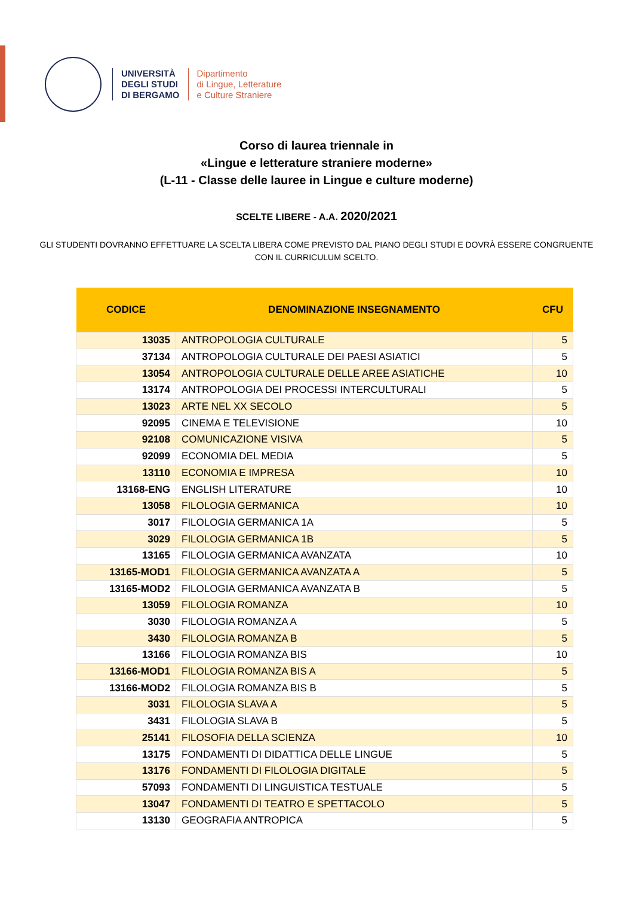UNIVERSITÀ
DEGLI STUDI
DI BERGAMO
Dipartimento
di Lingue, Letterature
e Culture Straniere
Corso di laurea triennale in
«Lingue e letterature straniere moderne»
(L-11 - Classe delle lauree in Lingue e culture moderne)
SCELTE LIBERE - A.A. 2020/2021
GLI STUDENTI DOVRANNO EFFETTUARE LA SCELTA LIBERA COME PREVISTO DAL PIANO DEGLI STUDI E DOVRÀ ESSERE CONGRUENTE CON IL CURRICULUM SCELTO.
| CODICE | DENOMINAZIONE INSEGNAMENTO | CFU |
| --- | --- | --- |
| 13035 | ANTROPOLOGIA CULTURALE | 5 |
| 37134 | ANTROPOLOGIA CULTURALE DEI PAESI ASIATICI | 5 |
| 13054 | ANTROPOLOGIA CULTURALE DELLE AREE ASIATICHE | 10 |
| 13174 | ANTROPOLOGIA DEI PROCESSI INTERCULTURALI | 5 |
| 13023 | ARTE NEL XX SECOLO | 5 |
| 92095 | CINEMA E TELEVISIONE | 10 |
| 92108 | COMUNICAZIONE VISIVA | 5 |
| 92099 | ECONOMIA DEL MEDIA | 5 |
| 13110 | ECONOMIA E IMPRESA | 10 |
| 13168-ENG | ENGLISH LITERATURE | 10 |
| 13058 | FILOLOGIA GERMANICA | 10 |
| 3017 | FILOLOGIA GERMANICA 1A | 5 |
| 3029 | FILOLOGIA GERMANICA 1B | 5 |
| 13165 | FILOLOGIA GERMANICA AVANZATA | 10 |
| 13165-MOD1 | FILOLOGIA GERMANICA AVANZATA A | 5 |
| 13165-MOD2 | FILOLOGIA GERMANICA AVANZATA B | 5 |
| 13059 | FILOLOGIA ROMANZA | 10 |
| 3030 | FILOLOGIA ROMANZA A | 5 |
| 3430 | FILOLOGIA ROMANZA B | 5 |
| 13166 | FILOLOGIA ROMANZA BIS | 10 |
| 13166-MOD1 | FILOLOGIA ROMANZA BIS A | 5 |
| 13166-MOD2 | FILOLOGIA ROMANZA BIS B | 5 |
| 3031 | FILOLOGIA SLAVA A | 5 |
| 3431 | FILOLOGIA SLAVA B | 5 |
| 25141 | FILOSOFIA DELLA SCIENZA | 10 |
| 13175 | FONDAMENTI DI DIDATTICA DELLE LINGUE | 5 |
| 13176 | FONDAMENTI DI FILOLOGIA DIGITALE | 5 |
| 57093 | FONDAMENTI DI LINGUISTICA TESTUALE | 5 |
| 13047 | FONDAMENTI DI TEATRO E SPETTACOLO | 5 |
| 13130 | GEOGRAFIA ANTROPICA | 5 |